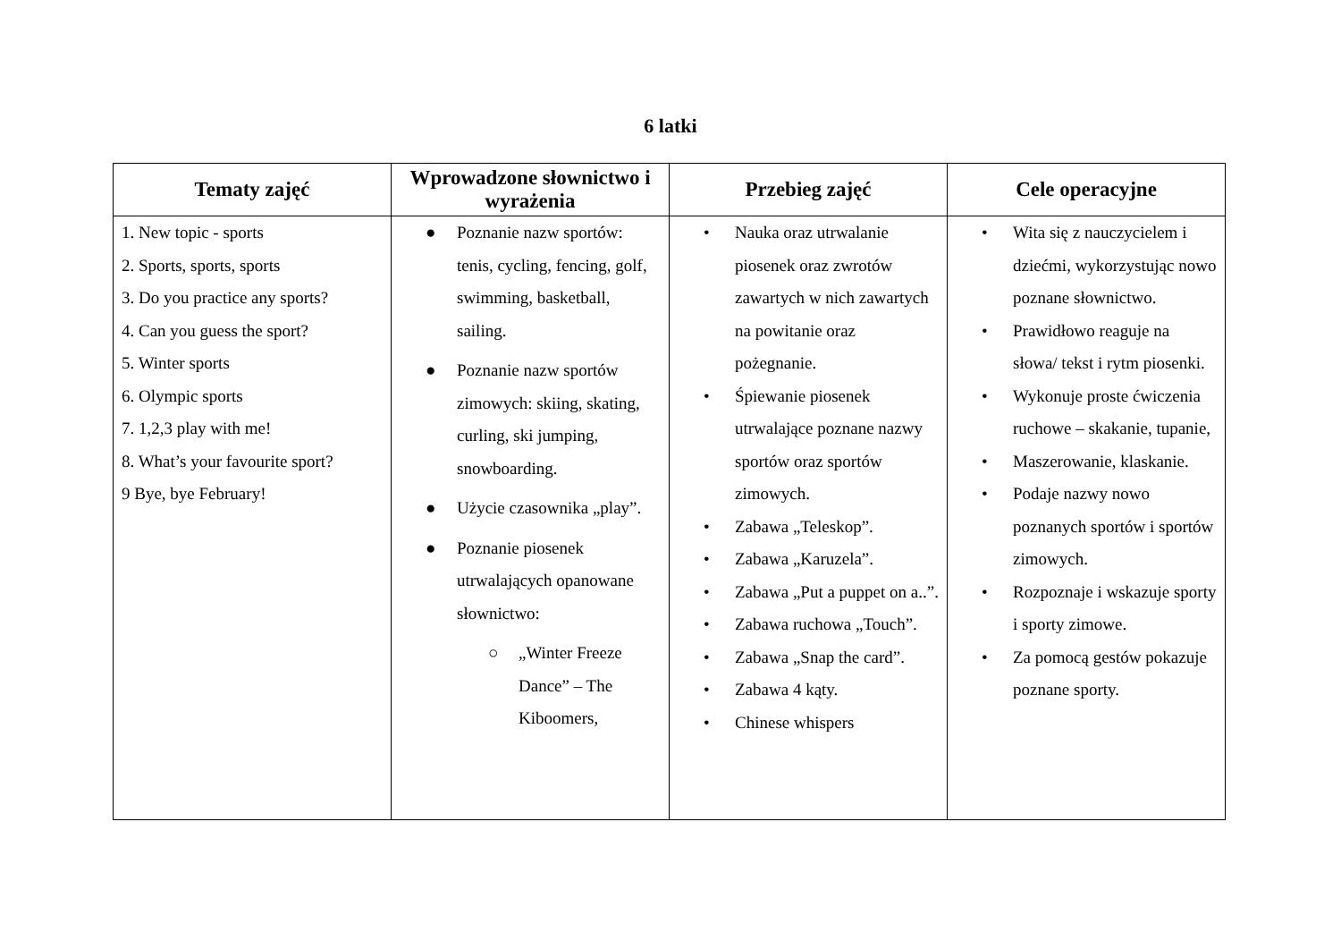6 latki
| Tematy zajęć | Wprowadzone słownictwo i wyrażenia | Przebieg zajęć | Cele operacyjne |
| --- | --- | --- | --- |
| 1. New topic - sports 2. Sports, sports, sports 3. Do you practice any sports? 4. Can you guess the sport? 5. Winter sports 6. Olympic sports 7. 1,2,3 play with me! 8. What’s your favourite sport? 9 Bye, bye February! | ● Poznanie nazw sportów: tenis, cycling, fencing, golf, swimming, basketball, sailing. ● Poznanie nazw sportów zimowych: skiing, skating, curling, ski jumping, snowboarding. ● Użycie czasownika „play”. ● Poznanie piosenek utrwalających opanowane słownictwo: ○ „Winter Freeze Dance” – The Kiboomers, | • Nauka oraz utrwalanie piosenek oraz zwrotów zawartych w nich zawartych na powitanie oraz pożegnanie. • Śpiewanie piosenek utrwalające poznane nazwy sportów oraz sportów zimowych. • Zabawa „Teleskop”. • Zabawa „Karuzela”. • Zabawa „Put a puppet on a..”. • Zabawa ruchowa „Touch”. • Zabawa „Snap the card”. • Zabawa 4 kąty. • Chinese whispers | • Wita się z nauczycielem i dziećmi, wykorzystując nowo poznane słownictwo. • Prawidłowo reaguje na słowa/ tekst i rytm piosenki. • Wykonuje proste ćwiczenia ruchowe – skakanie, tupanie, • Maszerowanie, klaskanie. • Podaje nazwy nowo poznanych sportów i sportów zimowych. • Rozpoznaje i wskazuje sporty i sporty zimowe. • Za pomocą gestów pokazuje poznane sporty. |